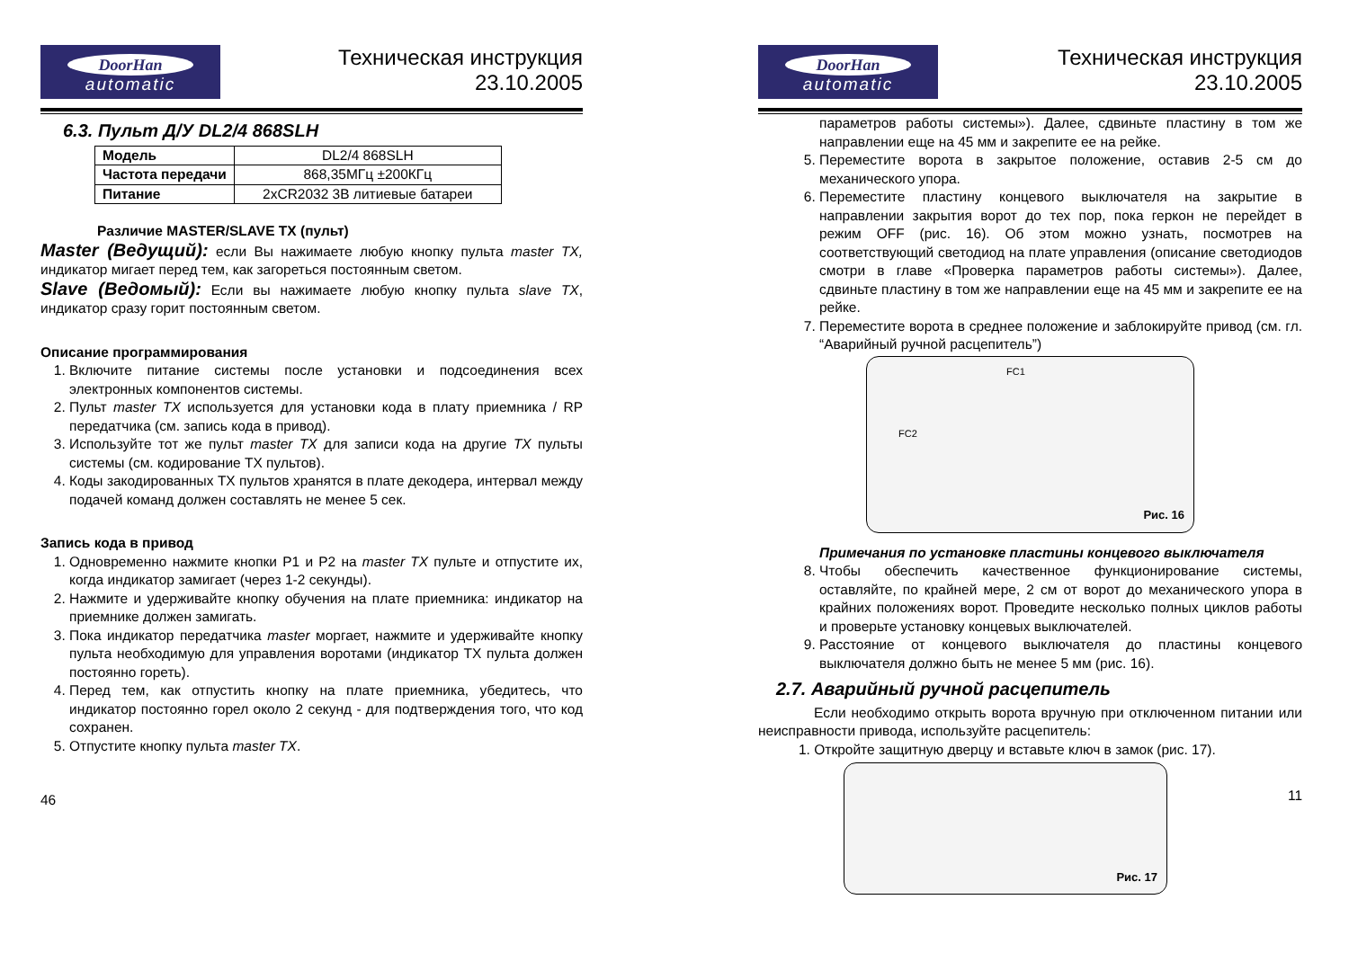DoorHan
automatic
Техническая инструкция
23.10.2005
6.3. Пульт Д/У DL2/4 868SLH
| Модель | DL2/4 868SLH |
| Частота передачи | 868,35МГц ±200КГц |
| Питание | 2xCR2032 3В литиевые батареи |
Различие MASTER/SLAVE TX (пульт)
Master (Ведущий): если Вы нажимаете любую кнопку пульта master TX, индикатор мигает перед тем, как загореться постоянным светом.
Slave (Ведомый): Если вы нажимаете любую кнопку пульта slave TX, индикатор сразу горит постоянным светом.
Описание программирования
1. Включите питание системы после установки и подсоединения всех электронных компонентов системы.
2. Пульт master TX используется для установки кода в плату приемника / RP передатчика (см. запись кода в привод).
3. Используйте тот же пульт master TX для записи кода на другие TX пульты системы (см. кодирование TX пультов).
4. Коды закодированных TX пультов хранятся в плате декодера, интервал между подачей команд должен составлять не менее 5 сек.
Запись кода в привод
1. Одновременно нажмите кнопки P1 и P2 на master TX пульте и отпустите их, когда индикатор замигает (через 1-2 секунды).
2. Нажмите и удерживайте кнопку обучения на плате приемника: индикатор на приемнике должен замигать.
3. Пока индикатор передатчика master моргает, нажмите и удерживайте кнопку пульта необходимую для управления воротами (индикатор TX пульта должен постоянно гореть).
4. Перед тем, как отпустить кнопку на плате приемника, убедитесь, что индикатор постоянно горел около 2 секунд - для подтверждения того, что код сохранен.
5. Отпустите кнопку пульта master TX.
46
DoorHan
automatic
Техническая инструкция
23.10.2005
параметров работы системы»). Далее, сдвиньте пластину в том же направлении еще на 45 мм и закрепите ее на рейке.
5. Переместите ворота в закрытое положение, оставив 2-5 см до механического упора.
6. Переместите пластину концевого выключателя на закрытие в направлении закрытия ворот до тех пор, пока геркон не перейдет в режим OFF (рис. 16). Об этом можно узнать, посмотрев на соответствующий светодиод на плате управления (описание светодиодов смотри в главе «Проверка параметров работы системы»). Далее, сдвиньте пластину в том же направлении еще на 45 мм и закрепите ее на рейке.
7. Переместите ворота в среднее положение и заблокируйте привод (см. гл. “Аварийный ручной расцепитель”)
FC1
FC2
Рис. 16
Примечания по установке пластины концевого выключателя
8. Чтобы обеспечить качественное функционирование системы, оставляйте, по крайней мере, 2 см от ворот до механического упора в крайних положениях ворот. Проведите несколько полных циклов работы и проверьте установку концевых выключателей.
9. Расстояние от концевого выключателя до пластины концевого выключателя должно быть не менее 5 мм (рис. 16).
2.7. Аварийный ручной расцепитель
Если необходимо открыть ворота вручную при отключенном питании или неисправности привода, используйте расцепитель:
1. Откройте защитную дверцу и вставьте ключ в замок (рис. 17).
Рис. 17
11